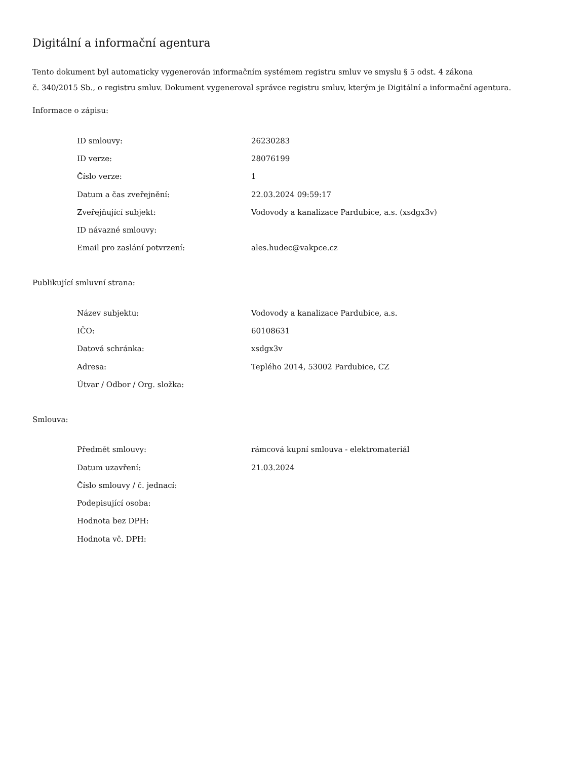Digitální a informační agentura
Tento dokument byl automaticky vygenerován informačním systémem registru smluv ve smyslu § 5 odst. 4 zákona
č. 340/2015 Sb., o registru smluv. Dokument vygeneroval správce registru smluv, kterým je Digitální a informační agentura.
Informace o zápisu:
| ID smlouvy: | 26230283 |
| ID verze: | 28076199 |
| Číslo verze: | 1 |
| Datum a čas zveřejnění: | 22.03.2024 09:59:17 |
| Zveřejňující subjekt: | Vodovody a kanalizace Pardubice, a.s. (xsdgx3v) |
| ID návazné smlouvy: | |
| Email pro zaslání potvrzení: | ales.hudec@vakpce.cz |
Publikující smluvní strana:
| Název subjektu: | Vodovody a kanalizace Pardubice, a.s. |
| IČO: | 60108631 |
| Datová schránka: | xsdgx3v |
| Adresa: | Teplého 2014, 53002 Pardubice, CZ |
| Útvar / Odbor / Org. složka: | |
Smlouva:
| Předmět smlouvy: | rámcová kupní smlouva - elektromateriál |
| Datum uzavření: | 21.03.2024 |
| Číslo smlouvy / č. jednací: | |
| Podepisující osoba: | |
| Hodnota bez DPH: | |
| Hodnota vč. DPH: | |